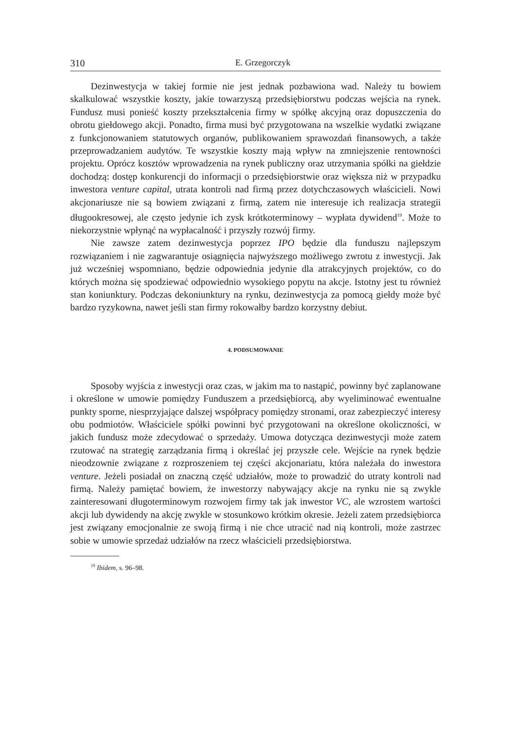310 E. Grzegorczyk
Dezinwestycja w takiej formie nie jest jednak pozbawiona wad. Należy tu bowiem skalkulować wszystkie koszty, jakie towarzyszą przedsiębiorstwu podczas wejścia na rynek. Fundusz musi ponieść koszty przekształcenia firmy w spółkę akcyjną oraz dopuszczenia do obrotu giełdowego akcji. Ponadto, firma musi być przygotowana na wszelkie wydatki związane z funkcjonowaniem statutowych organów, publikowaniem sprawozdań finansowych, a także przeprowadzaniem audytów. Te wszystkie koszty mają wpływ na zmniejszenie rentowności projektu. Oprócz kosztów wprowadzenia na rynek publiczny oraz utrzymania spółki na giełdzie dochodzą: dostęp konkurencji do informacji o przedsiębiorstwie oraz większa niż w przypadku inwestora venture capital, utrata kontroli nad firmą przez dotychczasowych właścicieli. Nowi akcjonariusze nie są bowiem związani z firmą, zatem nie interesuje ich realizacja strategii długookresowej, ale często jedynie ich zysk krótkoterminowy – wypłata dywidend<sup>19</sup>. Może to niekorzystnie wpłynąć na wypłacalność i przyszły rozwój firmy.
Nie zawsze zatem dezinwestycja poprzez IPO będzie dla funduszu najlepszym rozwiązaniem i nie zagwarantuje osiągnięcia najwyższego możliwego zwrotu z inwestycji. Jak już wcześniej wspomniano, będzie odpowiednia jedynie dla atrakcyjnych projektów, co do których można się spodziewać odpowiednio wysokiego popytu na akcje. Istotny jest tu również stan koniunktury. Podczas dekoniunktury na rynku, dezinwestycja za pomocą giełdy może być bardzo ryzykowna, nawet jeśli stan firmy rokowałby bardzo korzystny debiut.
4. PODSUMOWANIE
Sposoby wyjścia z inwestycji oraz czas, w jakim ma to nastąpić, powinny być zaplanowane i określone w umowie pomiędzy Funduszem a przedsiębiorcą, aby wyeliminować ewentualne punkty sporne, niesprzyjające dalszej współpracy pomiędzy stronami, oraz zabezpieczyć interesy obu podmiotów. Właściciele spółki powinni być przygotowani na określone okoliczności, w jakich fundusz może zdecydować o sprzedaży. Umowa dotycząca dezinwestycji może zatem rzutować na strategię zarządzania firmą i określać jej przyszłe cele. Wejście na rynek będzie nieodzownie związane z rozproszeniem tej części akcjonariatu, która należała do inwestora venture. Jeżeli posiadał on znaczną część udziałów, może to prowadzić do utraty kontroli nad firmą. Należy pamiętać bowiem, że inwestorzy nabywający akcje na rynku nie są zwykle zainteresowani długoterminowym rozwojem firmy tak jak inwestor VC, ale wzrostem wartości akcji lub dywidendy na akcję zwykle w stosunkowo krótkim okresie. Jeżeli zatem przedsiębiorca jest związany emocjonalnie ze swoją firmą i nie chce utracić nad nią kontroli, może zastrzec sobie w umowie sprzedaż udziałów na rzecz właścicieli przedsiębiorstwa.
<sup>19</sup> Ibidem, s. 96–98.